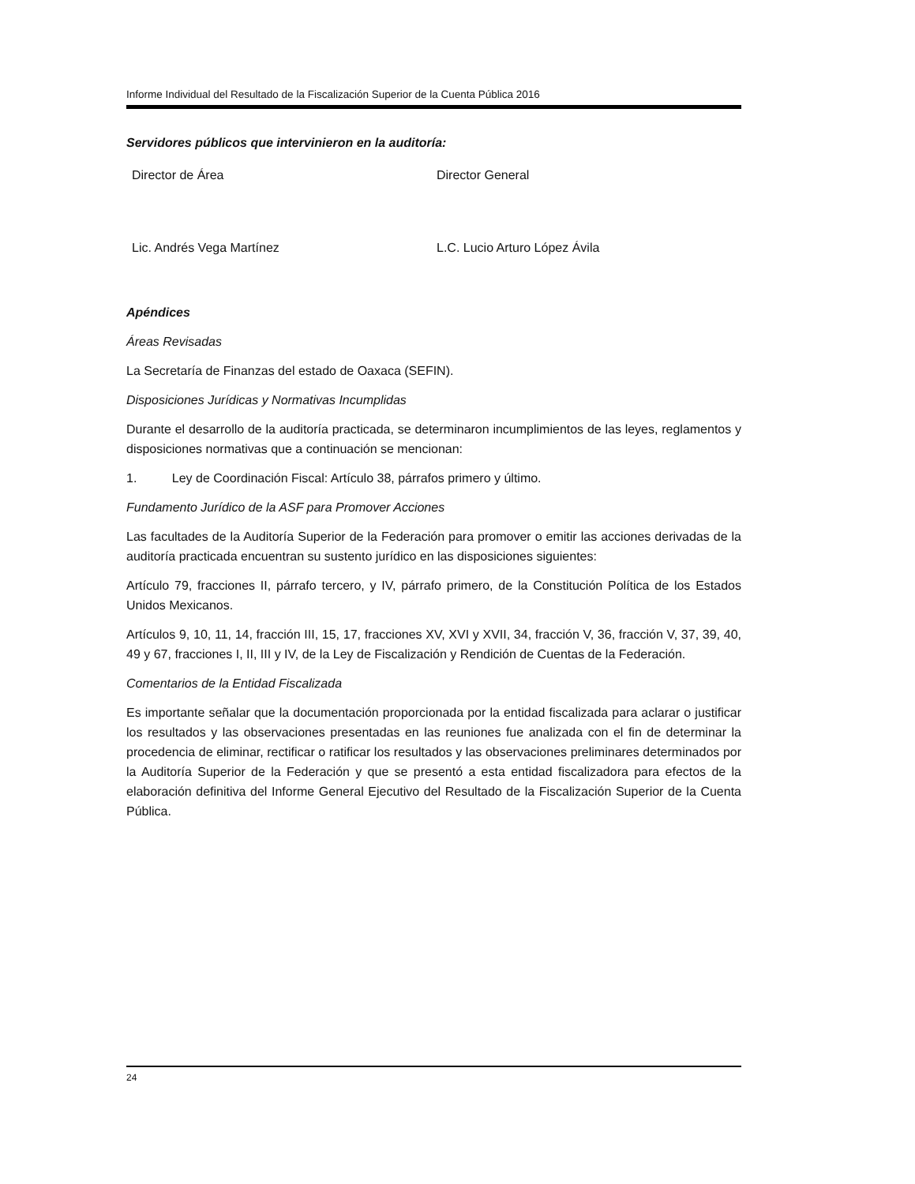Informe Individual del Resultado de la Fiscalización Superior de la Cuenta Pública 2016
Servidores públicos que intervinieron en la auditoría:
Director de Área Director General
Lic. Andrés Vega Martínez L.C. Lucio Arturo López Ávila
Apéndices
Áreas Revisadas
La Secretaría de Finanzas del estado de Oaxaca (SEFIN).
Disposiciones Jurídicas y Normativas Incumplidas
Durante el desarrollo de la auditoría practicada, se determinaron incumplimientos de las leyes, reglamentos y disposiciones normativas que a continuación se mencionan:
1. Ley de Coordinación Fiscal: Artículo 38, párrafos primero y último.
Fundamento Jurídico de la ASF para Promover Acciones
Las facultades de la Auditoría Superior de la Federación para promover o emitir las acciones derivadas de la auditoría practicada encuentran su sustento jurídico en las disposiciones siguientes:
Artículo 79, fracciones II, párrafo tercero, y IV, párrafo primero, de la Constitución Política de los Estados Unidos Mexicanos.
Artículos 9, 10, 11, 14, fracción III, 15, 17, fracciones XV, XVI y XVII, 34, fracción V, 36, fracción V, 37, 39, 40, 49 y 67, fracciones I, II, III y IV, de la Ley de Fiscalización y Rendición de Cuentas de la Federación.
Comentarios de la Entidad Fiscalizada
Es importante señalar que la documentación proporcionada por la entidad fiscalizada para aclarar o justificar los resultados y las observaciones presentadas en las reuniones fue analizada con el fin de determinar la procedencia de eliminar, rectificar o ratificar los resultados y las observaciones preliminares determinados por la Auditoría Superior de la Federación y que se presentó a esta entidad fiscalizadora para efectos de la elaboración definitiva del Informe General Ejecutivo del Resultado de la Fiscalización Superior de la Cuenta Pública.
24